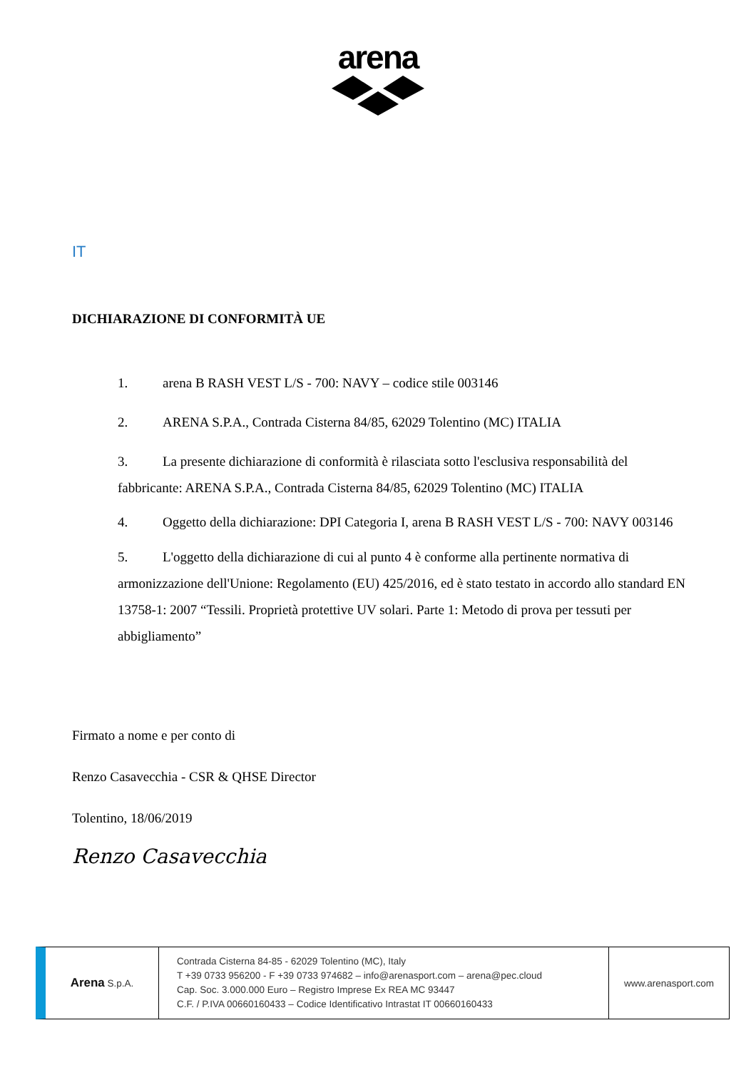arena
IT
DICHIARAZIONE DI CONFORMITÀ UE
1. arena B RASH VEST L/S - 700: NAVY – codice stile 003146
2. ARENA S.P.A., Contrada Cisterna 84/85, 62029 Tolentino (MC) ITALIA
3. La presente dichiarazione di conformità è rilasciata sotto l'esclusiva responsabilità del fabbricante: ARENA S.P.A., Contrada Cisterna 84/85, 62029 Tolentino (MC) ITALIA
4. Oggetto della dichiarazione: DPI Categoria I, arena B RASH VEST L/S - 700: NAVY 003146
5. L'oggetto della dichiarazione di cui al punto 4 è conforme alla pertinente normativa di armonizzazione dell'Unione: Regolamento (EU) 425/2016, ed è stato testato in accordo allo standard EN 13758-1: 2007 “Tessili. Proprietà protettive UV solari. Parte 1: Metodo di prova per tessuti per abbigliamento”
Firmato a nome e per conto di
Renzo Casavecchia - CSR & QHSE Director
Tolentino, 18/06/2019
Renzo Casavecchia
Arena S.p.A.
Contrada Cisterna 84-85 - 62029 Tolentino (MC), Italy
T +39 0733 956200 - F +39 0733 974682 – info@arenasport.com – arena@pec.cloud
Cap. Soc. 3.000.000 Euro – Registro Imprese Ex REA MC 93447
C.F. / P.IVA 00660160433 – Codice Identificativo Intrastat IT 00660160433
www.arenasport.com